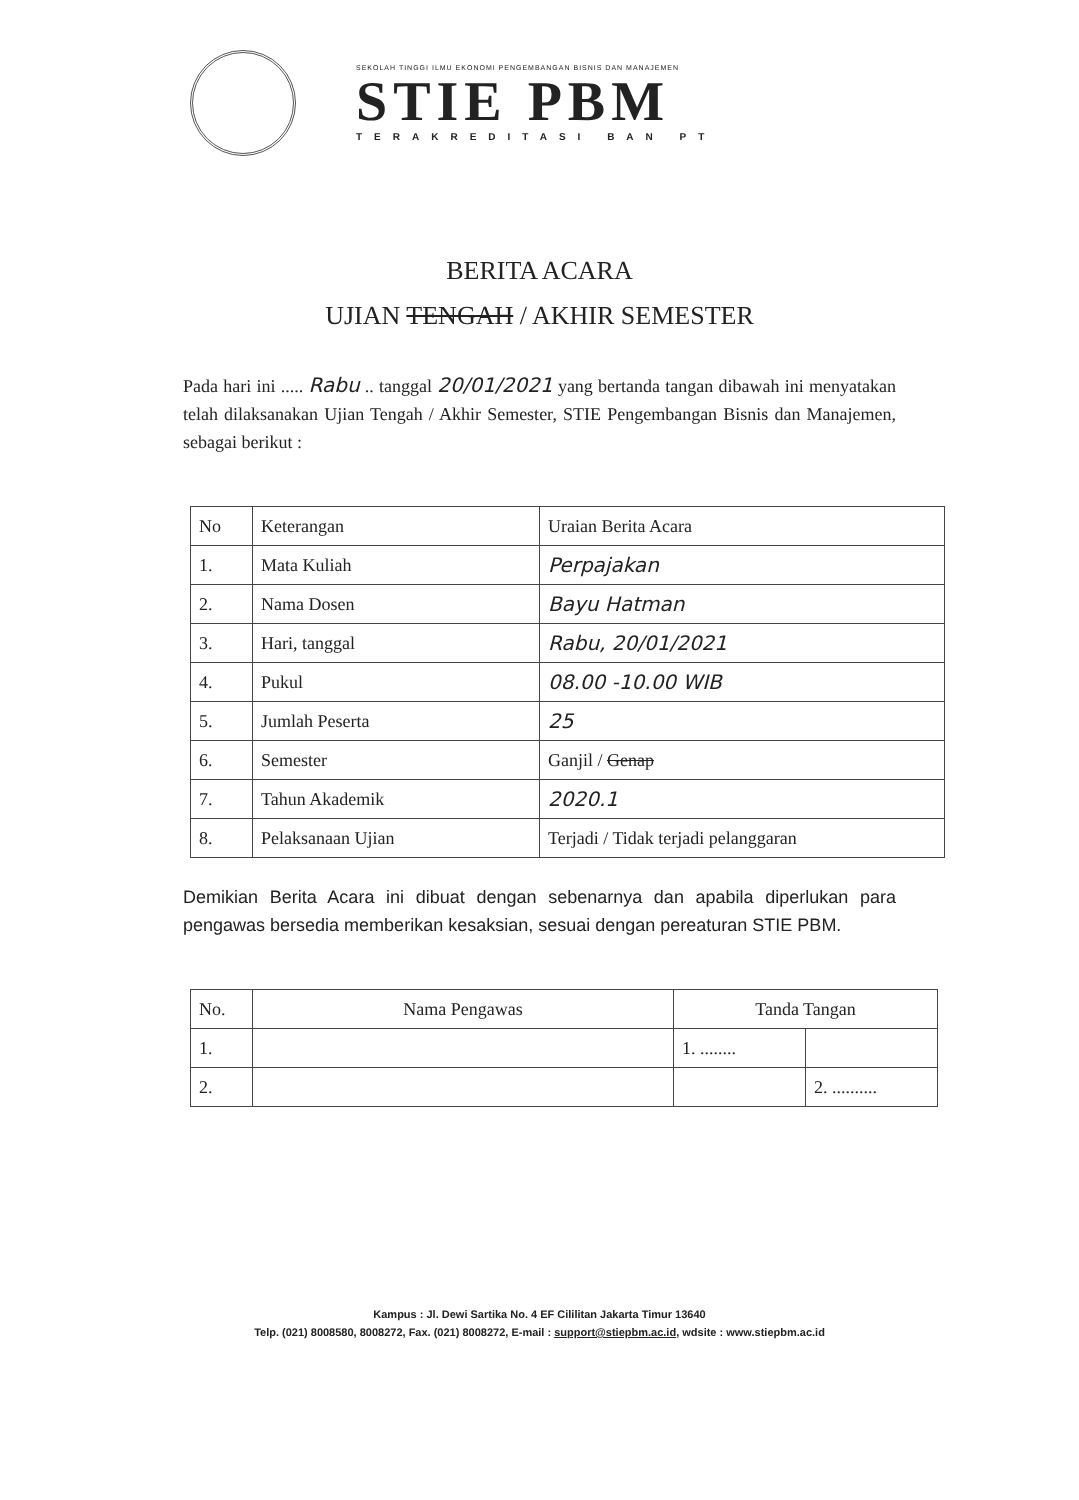SEKOLAH TINGGI ILMU EKONOMI PENGEMBANGAN BISNIS DAN MANAJEMEN
STIE PBM
TERAKREDITASI BAN PT
BERITA ACARA
UJIAN TENGAH / AKHIR SEMESTER
Pada hari ini ..... Rabu .. tanggal 20/01/2021 yang bertanda tangan dibawah ini menyatakan telah dilaksanakan Ujian Tengah / Akhir Semester, STIE Pengembangan Bisnis dan Manajemen, sebagai berikut :
| No | Keterangan | Uraian Berita Acara |
| --- | --- | --- |
| 1. | Mata Kuliah | Perpajakan |
| 2. | Nama Dosen | Bayu Hatman |
| 3. | Hari, tanggal | Rabu, 20/01/2021 |
| 4. | Pukul | 08.00 -10.00 WIB |
| 5. | Jumlah Peserta | 25 |
| 6. | Semester | Ganjil / Genap |
| 7. | Tahun Akademik | 2020.1 |
| 8. | Pelaksanaan Ujian | Terjadi / Tidak terjadi pelanggaran |
Demikian Berita Acara ini dibuat dengan sebenarnya dan apabila diperlukan para pengawas bersedia memberikan kesaksian, sesuai dengan pereaturan STIE PBM.
| No. | Nama Pengawas | Tanda Tangan | |
| --- | --- | --- | --- |
| 1. | | 1. ........ | |
| 2. | | | 2. .......... |
Kampus : Jl. Dewi Sartika No. 4 EF Cililitan Jakarta Timur 13640
Telp. (021) 8008580, 8008272, Fax. (021) 8008272, E-mail : support@stiepbm.ac.id, wdsite : www.stiepbm.ac.id